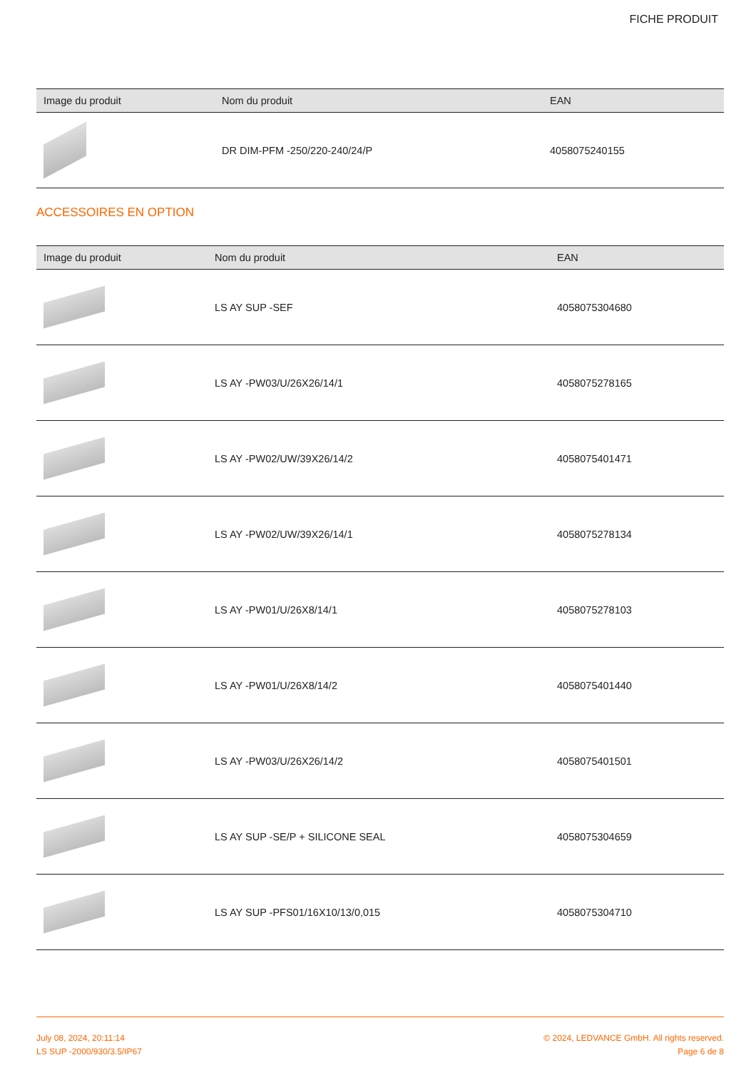FICHE PRODUIT
| Image du produit | Nom du produit | EAN |
| --- | --- | --- |
| | DR DIM-PFM -250/220-240/24/P | 4058075240155 |
ACCESSOIRES EN OPTION
| Image du produit | Nom du produit | EAN |
| --- | --- | --- |
| | LS AY SUP -SEF | 4058075304680 |
| | LS AY -PW03/U/26X26/14/1 | 4058075278165 |
| | LS AY -PW02/UW/39X26/14/2 | 4058075401471 |
| | LS AY -PW02/UW/39X26/14/1 | 4058075278134 |
| | LS AY -PW01/U/26X8/14/1 | 4058075278103 |
| | LS AY -PW01/U/26X8/14/2 | 4058075401440 |
| | LS AY -PW03/U/26X26/14/2 | 4058075401501 |
| | LS AY SUP -SE/P + SILICONE SEAL | 4058075304659 |
| | LS AY SUP -PFS01/16X10/13/0,015 | 4058075304710 |
July 08, 2024, 20:11:14
LS SUP -2000/930/3.5/IP67
© 2024, LEDVANCE GmbH. All rights reserved.
Page 6 de 8